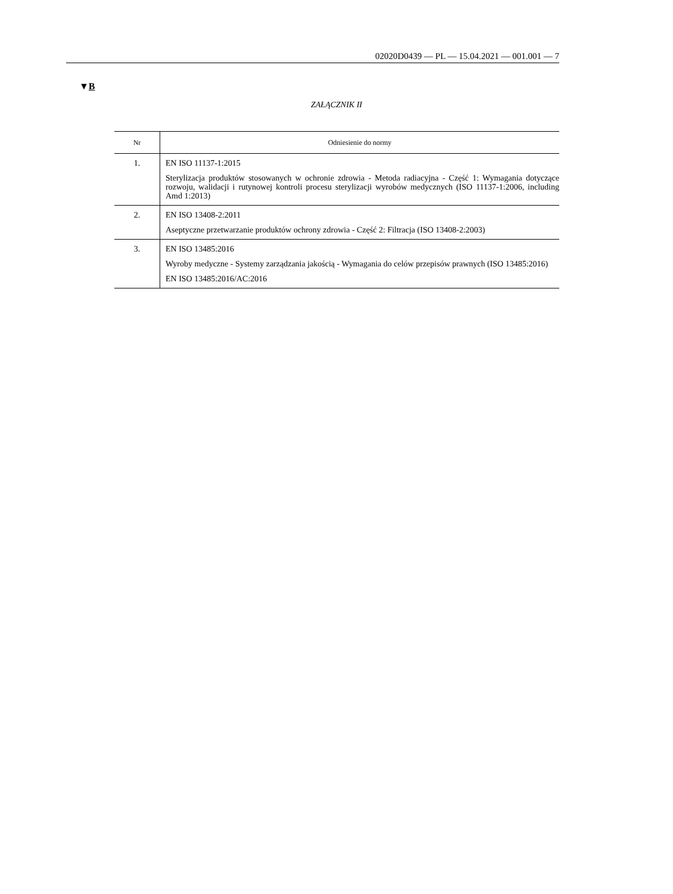02020D0439 — PL — 15.04.2021 — 001.001 — 7
▼B
ZAŁĄCZNIK II
| Nr | Odniesienie do normy |
| --- | --- |
| 1. | EN ISO 11137-1:2015 Sterylizacja produktów stosowanych w ochronie zdrowia - Metoda radiacyjna - Część 1: Wymagania dotyczące rozwoju, walidacji i rutynowej kontroli procesu sterylizacji wyrobów medycznych (ISO 11137-1:2006, including Amd 1:2013) |
| 2. | EN ISO 13408-2:2011 Aseptyczne przetwarzanie produktów ochrony zdrowia - Część 2: Filtracja (ISO 13408-2:2003) |
| 3. | EN ISO 13485:2016 Wyroby medyczne - Systemy zarządzania jakością - Wymagania do celów przepisów prawnych (ISO 13485:2016) EN ISO 13485:2016/AC:2016 |